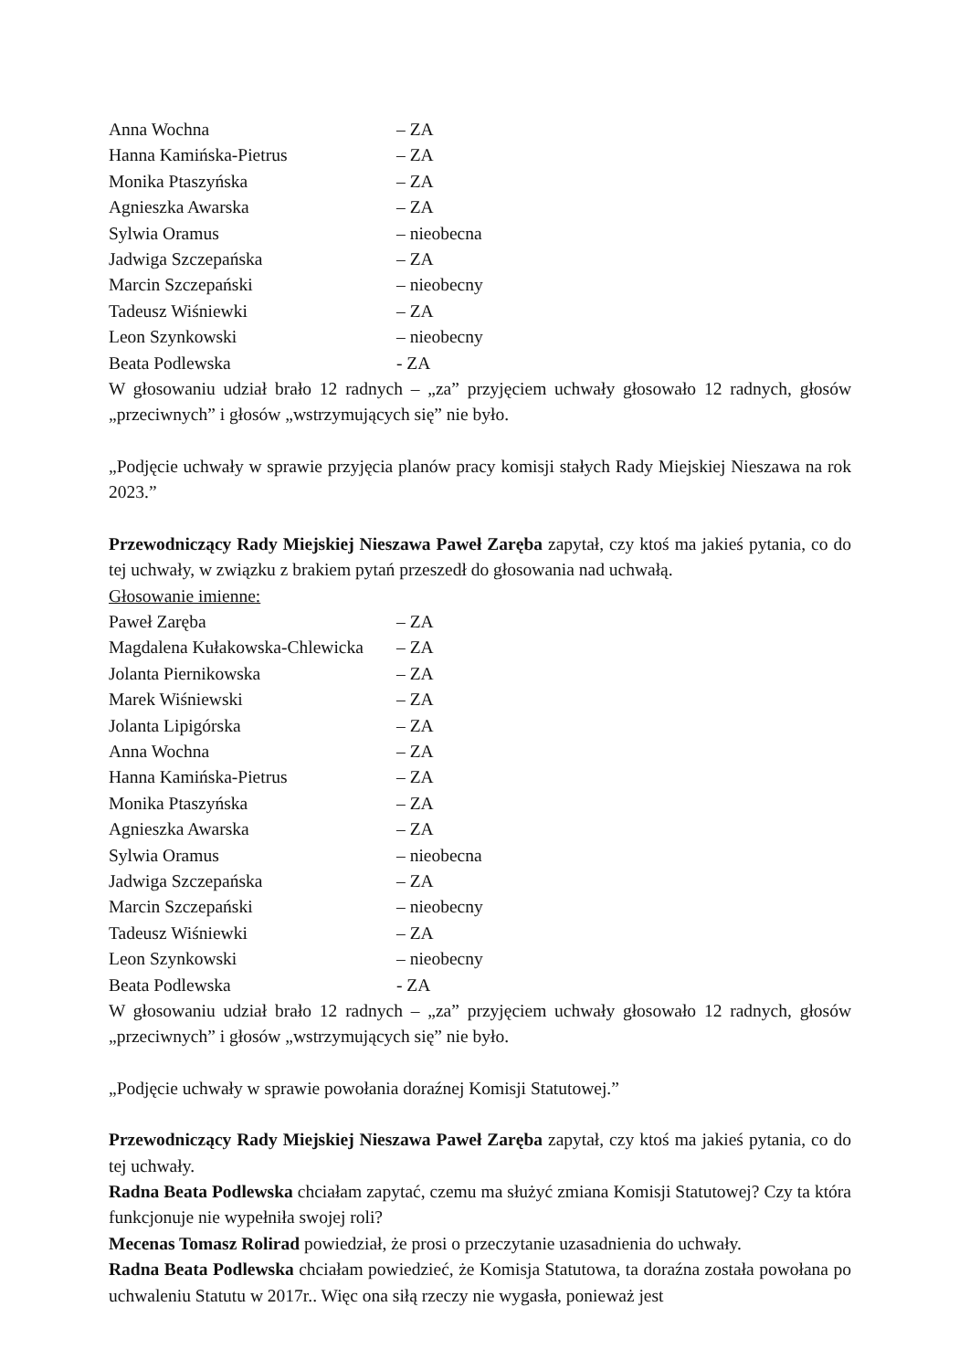Anna Wochna – ZA
Hanna Kamińska-Pietrus – ZA
Monika Ptaszyńska – ZA
Agnieszka Awarska – ZA
Sylwia Oramus – nieobecna
Jadwiga Szczepańska – ZA
Marcin Szczepański – nieobecny
Tadeusz Wiśniewki – ZA
Leon Szynkowski – nieobecny
Beata Podlewska - ZA
W głosowaniu udział brało 12 radnych – „za” przyjęciem uchwały głosowało 12 radnych, głosów „przeciwnych” i głosów „wstrzymujących się” nie było.
„Podjęcie uchwały w sprawie przyjęcia planów pracy komisji stałych Rady Miejskiej Nieszawa na rok 2023.”
Przewodniczący Rady Miejskiej Nieszawa Paweł Zaręba zapytał, czy ktoś ma jakieś pytania, co do tej uchwały, w związku z brakiem pytań przeszedł do głosowania nad uchwałą.
Głosowanie imienne:
Paweł Zaręba – ZA
Magdalena Kułakowska-Chlewicka – ZA
Jolanta Piernikowska – ZA
Marek Wiśniewski – ZA
Jolanta Lipigórska – ZA
Anna Wochna – ZA
Hanna Kamińska-Pietrus – ZA
Monika Ptaszyńska – ZA
Agnieszka Awarska – ZA
Sylwia Oramus – nieobecna
Jadwiga Szczepańska – ZA
Marcin Szczepański – nieobecny
Tadeusz Wiśniewki – ZA
Leon Szynkowski – nieobecny
Beata Podlewska - ZA
W głosowaniu udział brało 12 radnych – „za” przyjęciem uchwały głosowało 12 radnych, głosów „przeciwnych” i głosów „wstrzymujących się” nie było.
„Podjęcie uchwały w sprawie powołania doraźnej Komisji Statutowej.”
Przewodniczący Rady Miejskiej Nieszawa Paweł Zaręba zapytał, czy ktoś ma jakieś pytania, co do tej uchwały.
Radna Beata Podlewska chciałam zapytać, czemu ma służyć zmiana Komisji Statutowej? Czy ta która funkcjonuje nie wypełniła swojej roli?
Mecenas Tomasz Rolirad powiedział, że prosi o przeczytanie uzasadnienia do uchwały.
Radna Beata Podlewska chciałam powiedzieć, że Komisja Statutowa, ta doraźna została powołana po uchwaleniu Statutu w 2017r.. Więc ona siłą rzeczy nie wygasła, ponieważ jest